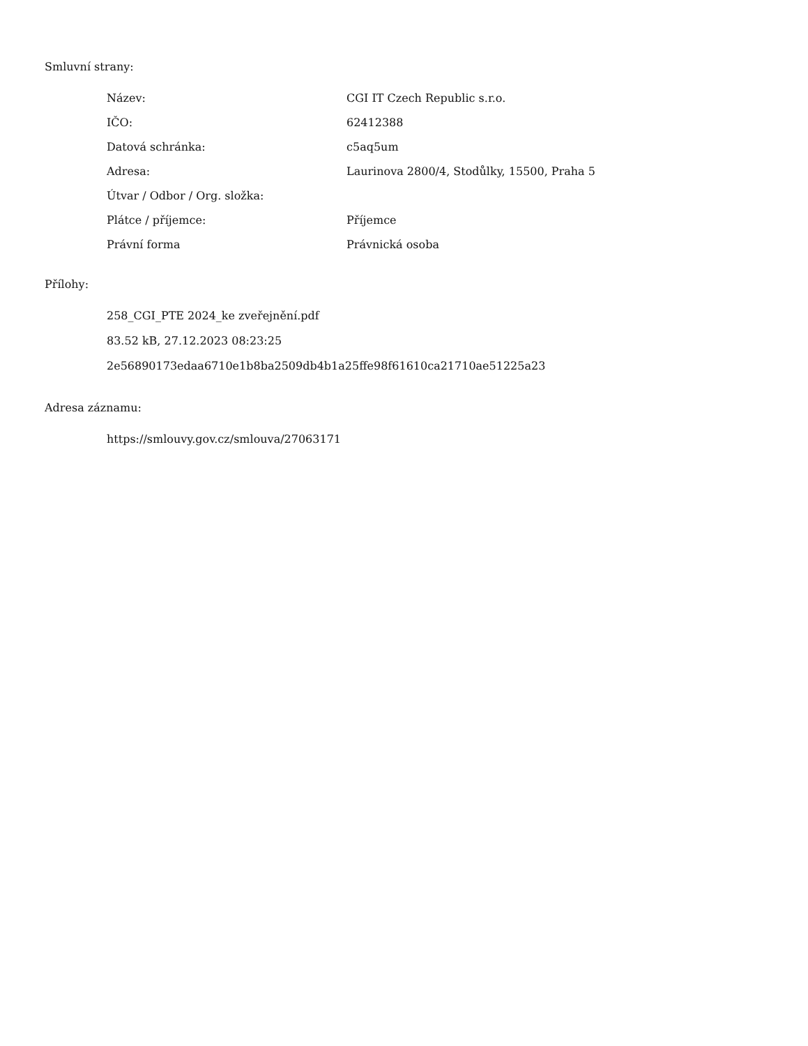Smluvní strany:
| Název: | CGI IT Czech Republic s.r.o. |
| IČO: | 62412388 |
| Datová schránka: | c5aq5um |
| Adresa: | Laurinova 2800/4, Stodůlky, 15500, Praha 5 |
| Útvar / Odbor / Org. složka: | |
| Plátce / příjemce: | Příjemce |
| Právní forma | Právnická osoba |
Přílohy:
258_CGI_PTE 2024_ke zveřejnění.pdf
83.52 kB, 27.12.2023 08:23:25
2e56890173edaa6710e1b8ba2509db4b1a25ffe98f61610ca21710ae51225a23
Adresa záznamu:
https://smlouvy.gov.cz/smlouva/27063171